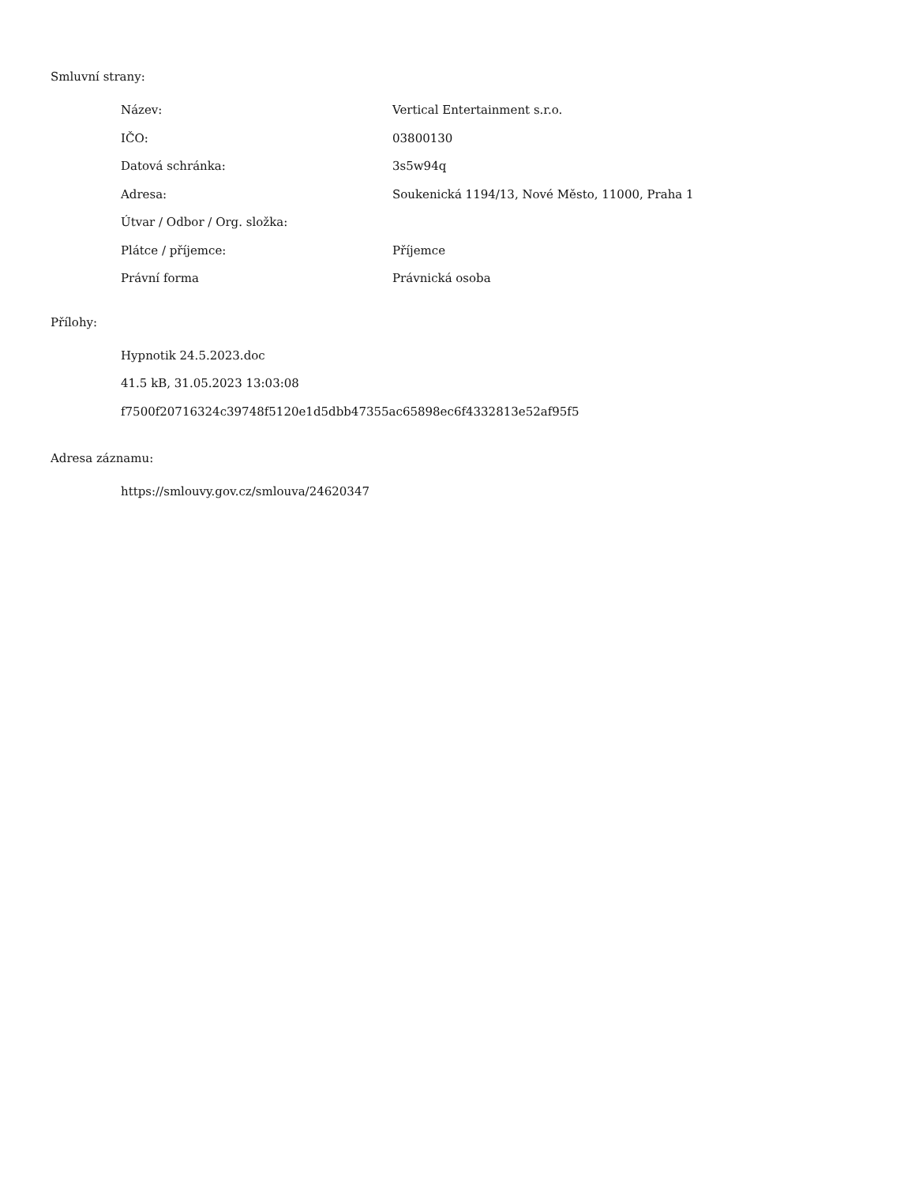Smluvní strany:
| Název: | Vertical Entertainment s.r.o. |
| IČO: | 03800130 |
| Datová schránka: | 3s5w94q |
| Adresa: | Soukenická 1194/13, Nové Město, 11000, Praha 1 |
| Útvar / Odbor / Org. složka: | |
| Plátce / příjemce: | Příjemce |
| Právní forma | Právnická osoba |
Přílohy:
Hypnotik 24.5.2023.doc
41.5 kB, 31.05.2023 13:03:08
f7500f20716324c39748f5120e1d5dbb47355ac65898ec6f4332813e52af95f5
Adresa záznamu:
https://smlouvy.gov.cz/smlouva/24620347